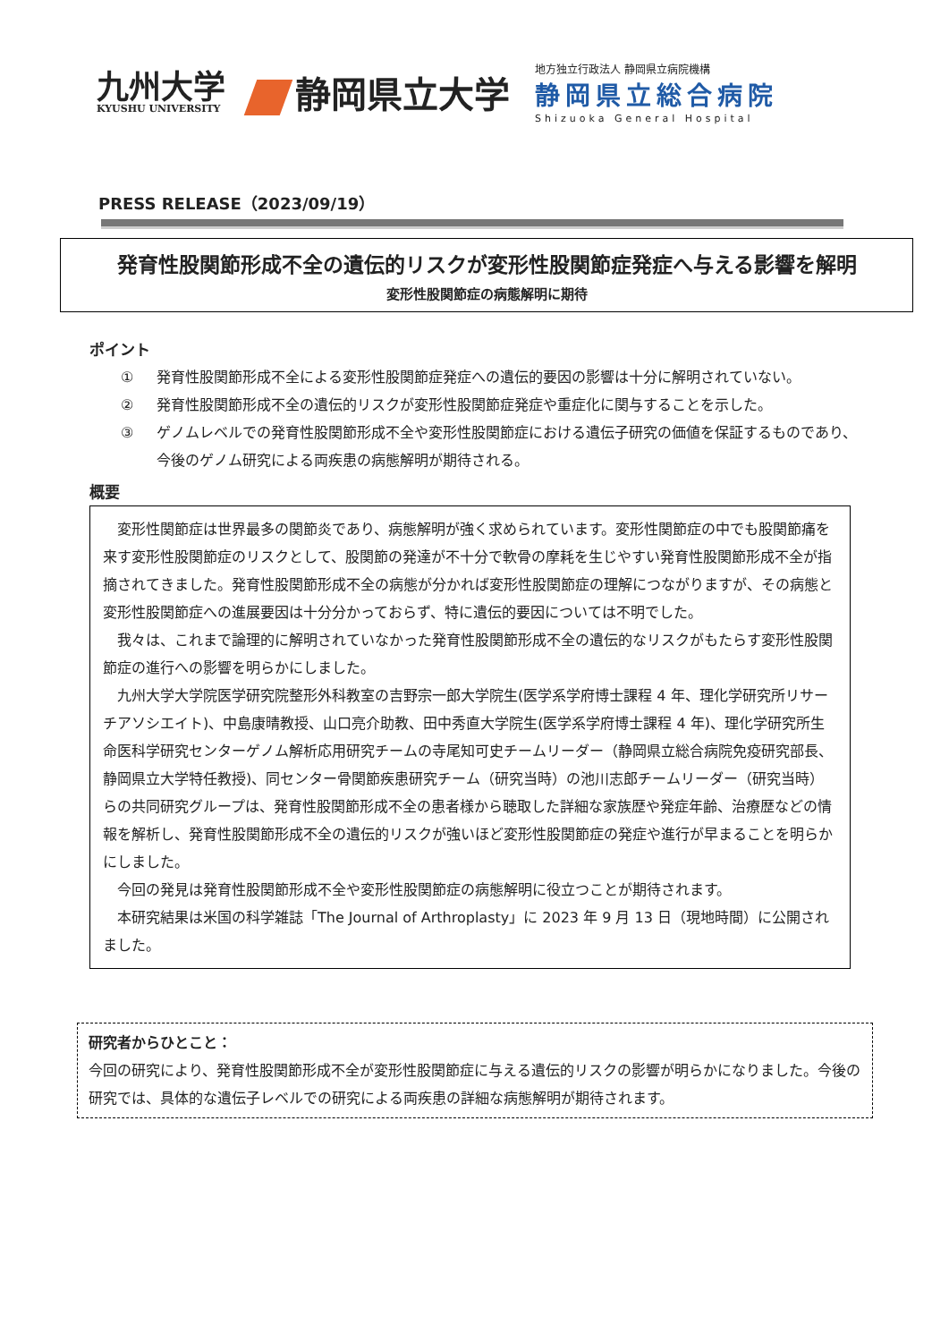九州大学
KYUSHU UNIVERSITY
静岡県立大学
地方独立行政法人 静岡県立病院機構
静岡県立総合病院
Shizuoka General Hospital
PRESS RELEASE（2023/09/19）
発育性股関節形成不全の遺伝的リスクが変形性股関節症発症へ与える影響を解明
変形性股関節症の病態解明に期待
ポイント
① 発育性股関節形成不全による変形性股関節症発症への遺伝的要因の影響は十分に解明されていない。
② 発育性股関節形成不全の遺伝的リスクが変形性股関節症発症や重症化に関与することを示した。
③ ゲノムレベルでの発育性股関節形成不全や変形性股関節症における遺伝子研究の価値を保証するものであり、今後のゲノム研究による両疾患の病態解明が期待される。
概要
変形性関節症は世界最多の関節炎であり、病態解明が強く求められています。変形性関節症の中でも股関節痛を来す変形性股関節症のリスクとして、股関節の発達が不十分で軟骨の摩耗を生じやすい発育性股関節形成不全が指摘されてきました。発育性股関節形成不全の病態が分かれば変形性股関節症の理解につながりますが、その病態と変形性股関節症への進展要因は十分分かっておらず、特に遺伝的要因については不明でした。
我々は、これまで論理的に解明されていなかった発育性股関節形成不全の遺伝的なリスクがもたらす変形性股関節症の進行への影響を明らかにしました。
九州大学大学院医学研究院整形外科教室の吉野宗一郎大学院生(医学系学府博士課程 4 年、理化学研究所リサーチアソシエイト)、中島康晴教授、山口亮介助教、田中秀直大学院生(医学系学府博士課程 4 年)、理化学研究所生命医科学研究センターゲノム解析応用研究チームの寺尾知可史チームリーダー（静岡県立総合病院免疫研究部長、静岡県立大学特任教授)、同センター骨関節疾患研究チーム（研究当時）の池川志郎チームリーダー（研究当時）らの共同研究グループは、発育性股関節形成不全の患者様から聴取した詳細な家族歴や発症年齢、治療歴などの情報を解析し、発育性股関節形成不全の遺伝的リスクが強いほど変形性股関節症の発症や進行が早まることを明らかにしました。
今回の発見は発育性股関節形成不全や変形性股関節症の病態解明に役立つことが期待されます。
本研究結果は米国の科学雑誌「The Journal of Arthroplasty」に 2023 年 9 月 13 日（現地時間）に公開されました。
研究者からひとこと：
今回の研究により、発育性股関節形成不全が変形性股関節症に与える遺伝的リスクの影響が明らかになりました。今後の研究では、具体的な遺伝子レベルでの研究による両疾患の詳細な病態解明が期待されます。